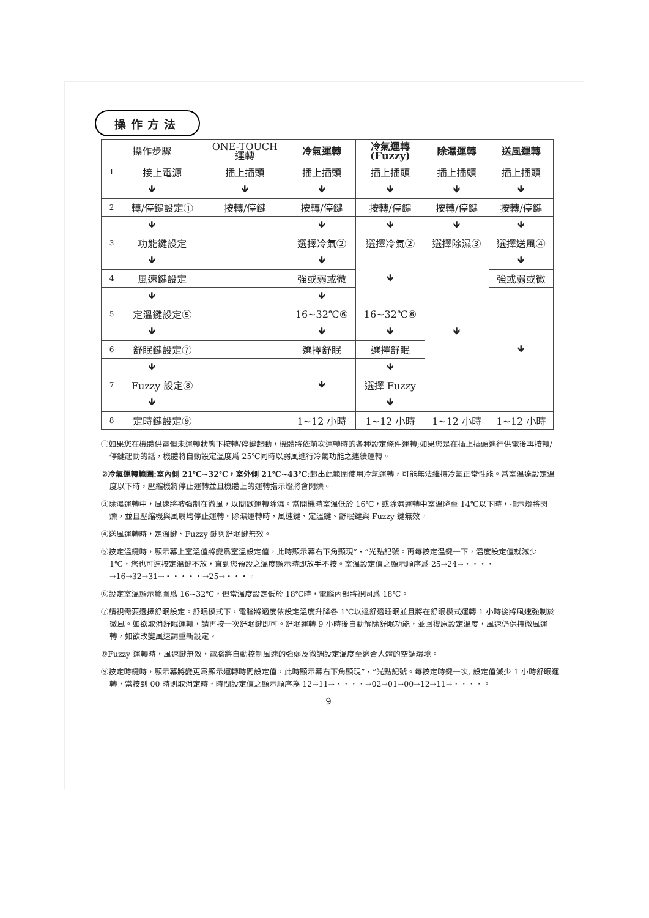操作方法
| 操作步驟 | | ONE-TOUCH 運轉 | 冷氣運轉 | 冷氣運轉 (Fuzzy) | 除濕運轉 | 送風運轉 |
| --- | --- | --- | --- | --- | --- | --- |
| 1 | 接上電源 | 插上插頭 | 插上插頭 | 插上插頭 | 插上插頭 | 插上插頭 |
| 🡻 | | 🡻 | 🡻 | 🡻 | 🡻 | 🡻 |
| 2 | 轉/停鍵設定① | 按轉/停鍵 | 按轉/停鍵 | 按轉/停鍵 | 按轉/停鍵 | 按轉/停鍵 |
| 🡻 | | | 🡻 | 🡻 | 🡻 | 🡻 |
| 3 | 功能鍵設定 | | 選擇冷氣② | 選擇冷氣② | 選擇除濕③ | 選擇送風④ |
| 🡻 | | | 🡻 | 🡻 | 🡻 | 🡻 |
| 4 | 風速鍵設定 | | 強或弱或微 | | | 強或弱或微 |
| 🡻 | | | 🡻 | | | 🡻 |
| 5 | 定溫鍵設定⑤ | | 16~32℃⑥ | 16~32℃⑥ | | |
| 🡻 | | | 🡻 | 🡻 | | |
| 6 | 舒眠鍵設定⑦ | | 選擇舒眠 | 選擇舒眠 | | |
| 🡻 | | | 🡻 | 🡻 | | |
| 7 | Fuzzy 設定⑧ | | | 選擇 Fuzzy | | |
| 🡻 | | | | 🡻 | | |
| 8 | 定時鍵設定⑨ | | 1~12 小時 | 1~12 小時 | 1~12 小時 | 1~12 小時 |
①如果您在機體供電但未運轉狀態下按轉/停鍵起動，機體將依前次運轉時的各種設定條件運轉;如果您是在插上插頭進行供電後再按轉/停鍵起動的話，機體將自動設定溫度爲 25℃同時以弱風進行冷氣功能之連續運轉。
②冷氣運轉範圍:室內側 21℃~32℃，室外側 21℃~43℃;超出此範圍使用冷氣運轉，可能無法維持冷氣正常性能。當室溫達設定溫度以下時，壓縮機將停止運轉並且機體上的運轉指示燈將會閃爍。
③除濕運轉中，風速將被強制在微風，以間歇運轉除濕。當開機時室溫低於 16℃，或除濕運轉中室溫降至 14℃以下時，指示燈將閃爍，並且壓縮機與風扇均停止運轉。除濕運轉時，風速鍵、定溫鍵、舒眠鍵與 Fuzzy 鍵無效。
④送風運轉時，定溫鍵、Fuzzy 鍵與舒眠鍵無效。
⑤按定溫鍵時，顯示幕上室溫值將變爲室溫設定值，此時顯示幕右下角顯現”‧”光點記號。再每按定溫鍵一下，溫度設定值就減少 1℃，您也可連按定溫鍵不放，直到您預設之溫度顯示時即放手不按。室溫設定值之顯示順序爲 25→24→‧‧‧‧→16→32→31→‧‧‧‧‧→25→‧‧‧。
⑥設定室溫顯示範圍爲 16~32℃，但當溫度設定低於 18℃時，電腦內部將視同爲 18℃。
⑦請視需要選擇舒眠設定。舒眠模式下，電腦將適度依設定溫度升降各 1℃以達舒適睡眠並且將在舒眠模式運轉 1 小時後將風速強制於微風。如欲取消舒眠運轉，請再按一次舒眠鍵即可。舒眠運轉 9 小時後自動解除舒眠功能，並回復原設定溫度，風速仍保持微風運轉，如欲改變風速請重新設定。
⑧Fuzzy 運轉時，風速鍵無效，電腦將自動控制風速的強弱及微調設定溫度至適合人體的空調環境。
⑨按定時鍵時，顯示幕將變更爲顯示運轉時間設定值，此時顯示幕右下角顯現”‧”光點記號。每按定時鍵一次, 設定值減少 1 小時舒眠運轉，當按到 00 時則取消定時，時間設定值之顯示順序為 12→11→‧‧‧‧→02→01→00→12→11→‧‧‧‧。
9